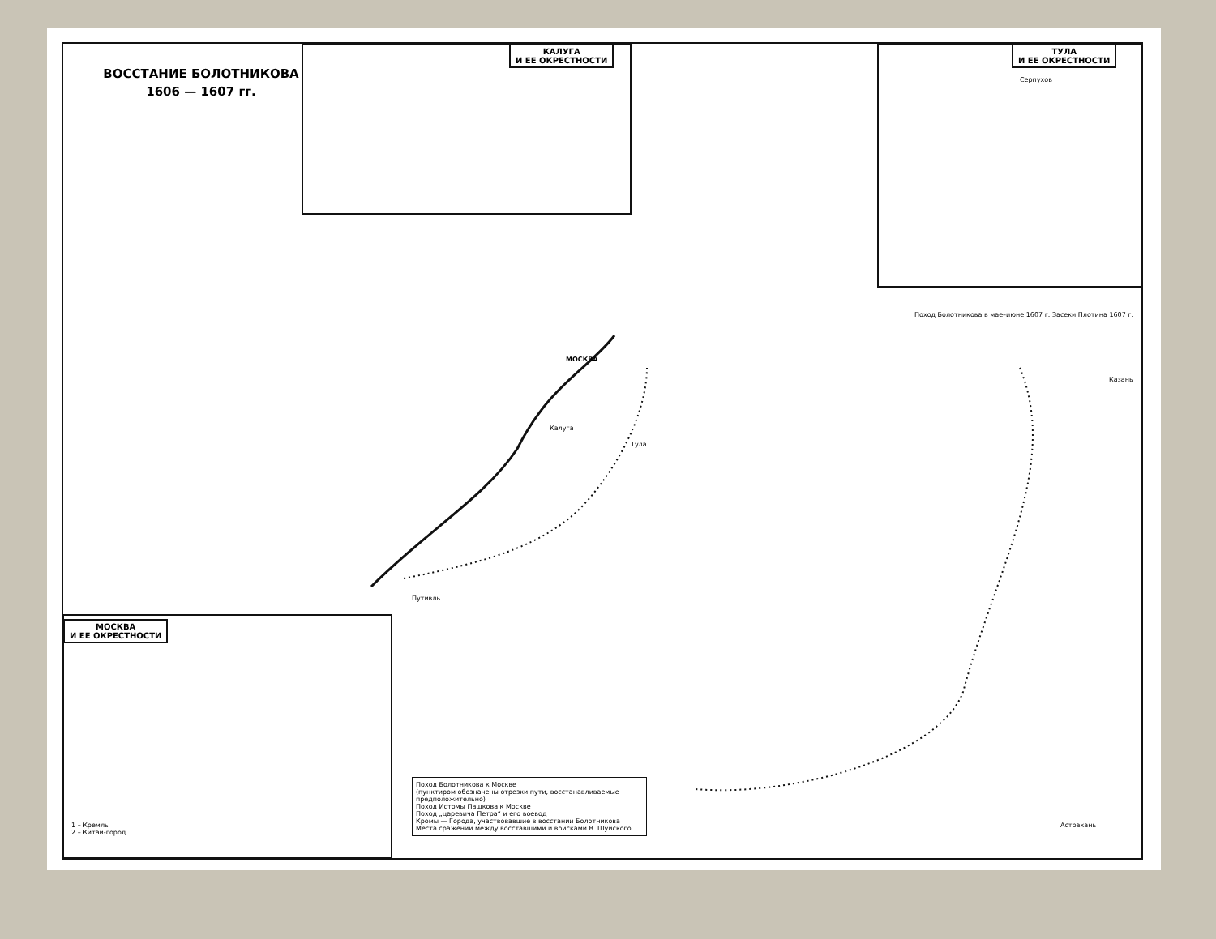ВОССТАНИЕ БОЛОТНИКОВА
1606 — 1607 гг.
КАЛУГА
И ЕЕ ОКРЕСТНОСТИ
ТУЛА
И ЕЕ ОКРЕСТНОСТИ
МОСКВА
И ЕЕ ОКРЕСТНОСТИ
МОСКВА
Калуга
Тула
Казань
Астрахань
Путивль
Серпухов
Поход Болотникова в мае–июне 1607 г. Засеки Плотина 1607 г.
Поход Болотникова к Москве
(пунктиром обозначены отрезки пути, восстанавливаемые предположительно)
Поход Истомы Пашкова к Москве
Поход „царевича Петра“ и его воевод
Кромы — Города, участвовавшие в восстании Болотникова
Места сражений между восставшими и войсками В. Шуйского
1 – Кремль
2 – Китай-город